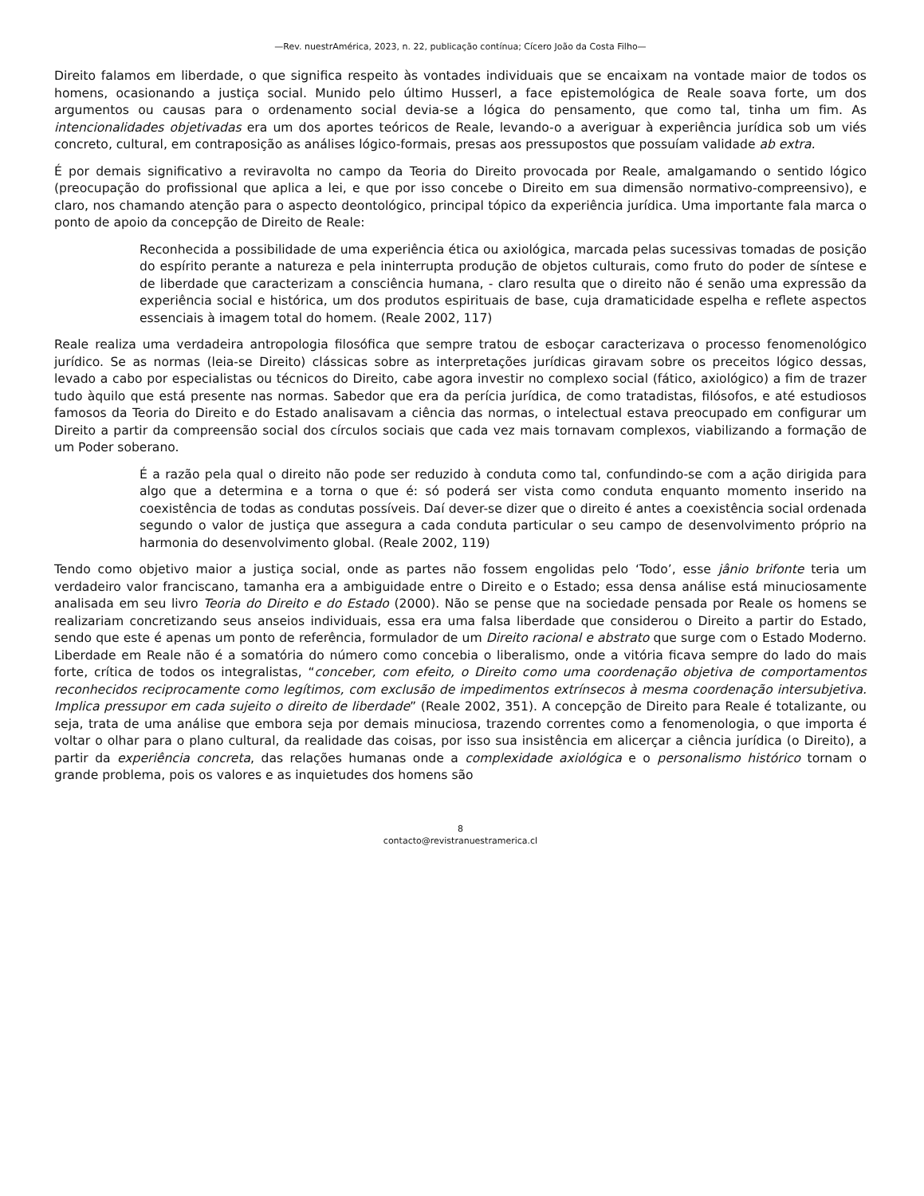—Rev. nuestrAmérica, 2023, n. 22, publicação contínua; Cícero João da Costa Filho—
Direito falamos em liberdade, o que significa respeito às vontades individuais que se encaixam na vontade maior de todos os homens, ocasionando a justiça social. Munido pelo último Husserl, a face epistemológica de Reale soava forte, um dos argumentos ou causas para o ordenamento social devia-se a lógica do pensamento, que como tal, tinha um fim. As intencionalidades objetivadas era um dos aportes teóricos de Reale, levando-o a averiguar à experiência jurídica sob um viés concreto, cultural, em contraposição as análises lógico-formais, presas aos pressupostos que possuíam validade ab extra.
É por demais significativo a reviravolta no campo da Teoria do Direito provocada por Reale, amalgamando o sentido lógico (preocupação do profissional que aplica a lei, e que por isso concebe o Direito em sua dimensão normativo-compreensivo), e claro, nos chamando atenção para o aspecto deontológico, principal tópico da experiência jurídica. Uma importante fala marca o ponto de apoio da concepção de Direito de Reale:
Reconhecida a possibilidade de uma experiência ética ou axiológica, marcada pelas sucessivas tomadas de posição do espírito perante a natureza e pela ininterrupta produção de objetos culturais, como fruto do poder de síntese e de liberdade que caracterizam a consciência humana, - claro resulta que o direito não é senão uma expressão da experiência social e histórica, um dos produtos espirituais de base, cuja dramaticidade espelha e reflete aspectos essenciais à imagem total do homem. (Reale 2002, 117)
Reale realiza uma verdadeira antropologia filosófica que sempre tratou de esboçar caracterizava o processo fenomenológico jurídico. Se as normas (leia-se Direito) clássicas sobre as interpretações jurídicas giravam sobre os preceitos lógico dessas, levado a cabo por especialistas ou técnicos do Direito, cabe agora investir no complexo social (fático, axiológico) a fim de trazer tudo àquilo que está presente nas normas. Sabedor que era da perícia jurídica, de como tratadistas, filósofos, e até estudiosos famosos da Teoria do Direito e do Estado analisavam a ciência das normas, o intelectual estava preocupado em configurar um Direito a partir da compreensão social dos círculos sociais que cada vez mais tornavam complexos, viabilizando a formação de um Poder soberano.
É a razão pela qual o direito não pode ser reduzido à conduta como tal, confundindo-se com a ação dirigida para algo que a determina e a torna o que é: só poderá ser vista como conduta enquanto momento inserido na coexistência de todas as condutas possíveis. Daí dever-se dizer que o direito é antes a coexistência social ordenada segundo o valor de justiça que assegura a cada conduta particular o seu campo de desenvolvimento próprio na harmonia do desenvolvimento global. (Reale 2002, 119)
Tendo como objetivo maior a justiça social, onde as partes não fossem engolidas pelo ‘Todo’, esse jânio brifonte teria um verdadeiro valor franciscano, tamanha era a ambiguidade entre o Direito e o Estado; essa densa análise está minuciosamente analisada em seu livro Teoria do Direito e do Estado (2000). Não se pense que na sociedade pensada por Reale os homens se realizariam concretizando seus anseios individuais, essa era uma falsa liberdade que considerou o Direito a partir do Estado, sendo que este é apenas um ponto de referência, formulador de um Direito racional e abstrato que surge com o Estado Moderno. Liberdade em Reale não é a somatória do número como concebia o liberalismo, onde a vitória ficava sempre do lado do mais forte, crítica de todos os integralistas, “conceber, com efeito, o Direito como uma coordenação objetiva de comportamentos reconhecidos reciprocamente como legítimos, com exclusão de impedimentos extrínsecos à mesma coordenação intersubjetiva. Implica pressupor em cada sujeito o direito de liberdade” (Reale 2002, 351). A concepção de Direito para Reale é totalizante, ou seja, trata de uma análise que embora seja por demais minuciosa, trazendo correntes como a fenomenologia, o que importa é voltar o olhar para o plano cultural, da realidade das coisas, por isso sua insistência em alicerçar a ciência jurídica (o Direito), a partir da experiência concreta, das relações humanas onde a complexidade axiológica e o personalismo histórico tornam o grande problema, pois os valores e as inquietudes dos homens são
8
contacto@revistranuestramerica.cl